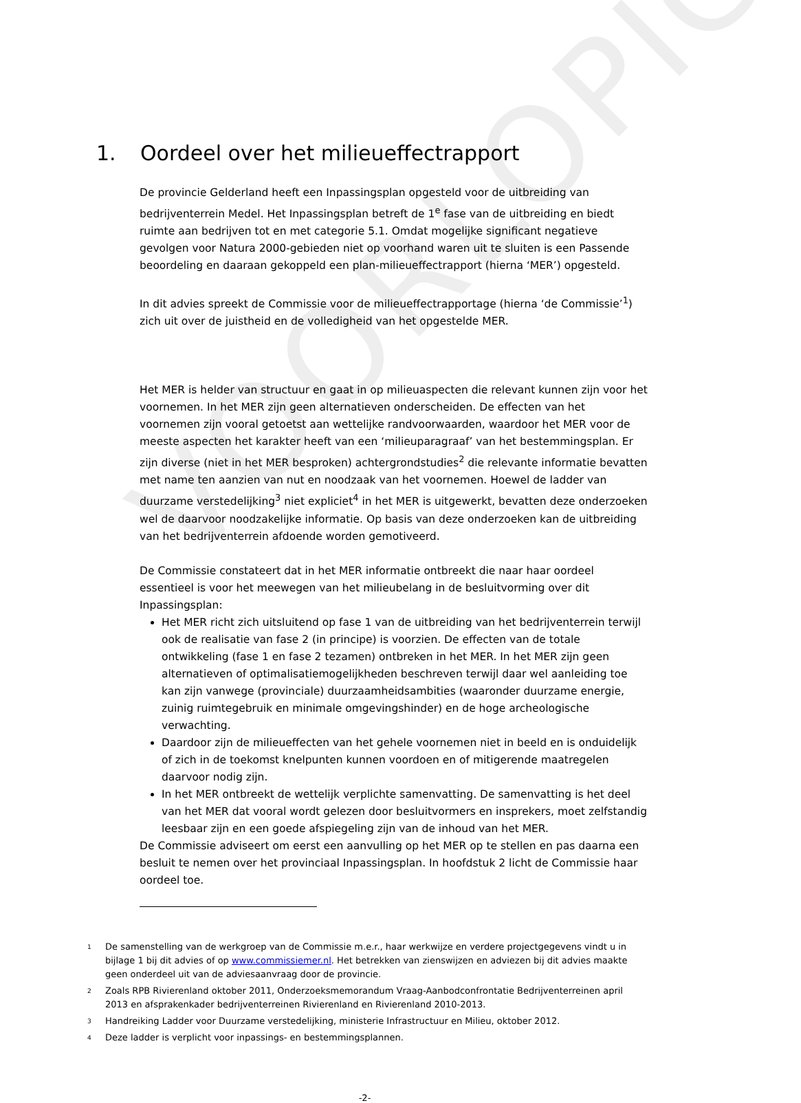VOORLOPIG
1. Oordeel over het milieueffectrapport
De provincie Gelderland heeft een Inpassingsplan opgesteld voor de uitbreiding van bedrijventerrein Medel. Het Inpassingsplan betreft de 1<sup>e</sup> fase van de uitbreiding en biedt ruimte aan bedrijven tot en met categorie 5.1. Omdat mogelijke significant negatieve gevolgen voor Natura 2000-gebieden niet op voorhand waren uit te sluiten is een Passende beoordeling en daaraan gekoppeld een plan-milieueffectrapport (hierna ‘MER’) opgesteld.
In dit advies spreekt de Commissie voor de milieueffectrapportage (hierna ‘de Commissie’<sup>1</sup>) zich uit over de juistheid en de volledigheid van het opgestelde MER.
Het MER is helder van structuur en gaat in op milieuaspecten die relevant kunnen zijn voor het voornemen. In het MER zijn geen alternatieven onderscheiden. De effecten van het voornemen zijn vooral getoetst aan wettelijke randvoorwaarden, waardoor het MER voor de meeste aspecten het karakter heeft van een ‘milieuparagraaf’ van het bestemmingsplan. Er zijn diverse (niet in het MER besproken) achtergrondstudies<sup>2</sup> die relevante informatie bevatten met name ten aanzien van nut en noodzaak van het voornemen. Hoewel de ladder van duurzame verstedelijking<sup>3</sup> niet expliciet<sup>4</sup> in het MER is uitgewerkt, bevatten deze onderzoeken wel de daarvoor noodzakelijke informatie. Op basis van deze onderzoeken kan de uitbreiding van het bedrijventerrein afdoende worden gemotiveerd.
De Commissie constateert dat in het MER informatie ontbreekt die naar haar oordeel essentieel is voor het meewegen van het milieubelang in de besluitvorming over dit Inpassingsplan:
Het MER richt zich uitsluitend op fase 1 van de uitbreiding van het bedrijventerrein terwijl ook de realisatie van fase 2 (in principe) is voorzien. De effecten van de totale ontwikkeling (fase 1 en fase 2 tezamen) ontbreken in het MER. In het MER zijn geen alternatieven of optimalisatiemogelijkheden beschreven terwijl daar wel aanleiding toe kan zijn vanwege (provinciale) duurzaamheidsambities (waaronder duurzame energie, zuinig ruimtegebruik en minimale omgevingshinder) en de hoge archeologische verwachting.
Daardoor zijn de milieueffecten van het gehele voornemen niet in beeld en is onduidelijk of zich in de toekomst knelpunten kunnen voordoen en of mitigerende maatregelen daarvoor nodig zijn.
In het MER ontbreekt de wettelijk verplichte samenvatting. De samenvatting is het deel van het MER dat vooral wordt gelezen door besluitvormers en insprekers, moet zelfstandig leesbaar zijn en een goede afspiegeling zijn van de inhoud van het MER.
De Commissie adviseert om eerst een aanvulling op het MER op te stellen en pas daarna een besluit te nemen over het provinciaal Inpassingsplan. In hoofdstuk 2 licht de Commissie haar oordeel toe.
1 De samenstelling van de werkgroep van de Commissie m.e.r., haar werkwijze en verdere projectgegevens vindt u in bijlage 1 bij dit advies of op www.commissiemer.nl. Het betrekken van zienswijzen en adviezen bij dit advies maakte geen onderdeel uit van de adviesaanvraag door de provincie.
2 Zoals RPB Rivierenland oktober 2011, Onderzoeksmemorandum Vraag-Aanbodconfrontatie Bedrijventerreinen april 2013 en afsprakenkader bedrijventerreinen Rivierenland en Rivierenland 2010-2013.
3 Handreiking Ladder voor Duurzame verstedelijking, ministerie Infrastructuur en Milieu, oktober 2012.
4 Deze ladder is verplicht voor inpassings- en bestemmingsplannen.
-2-